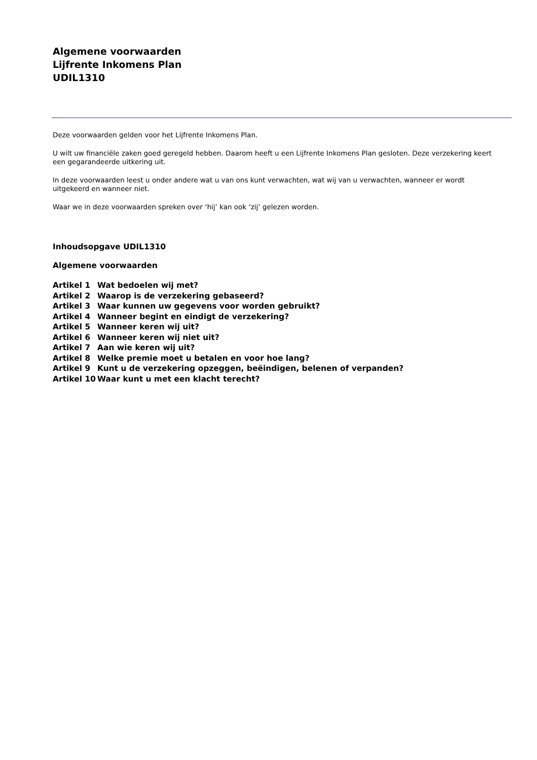Algemene voorwaarden
Lijfrente Inkomens Plan
UDIL1310
Deze voorwaarden gelden voor het Lijfrente Inkomens Plan.
U wilt uw financiële zaken goed geregeld hebben. Daarom heeft u een Lijfrente Inkomens Plan gesloten. Deze verzekering keert een gegarandeerde uitkering uit.
In deze voorwaarden leest u onder andere wat u van ons kunt verwachten, wat wij van u verwachten, wanneer er wordt uitgekeerd en wanneer niet.
Waar we in deze voorwaarden spreken over ‘hij’ kan ook ‘zij’ gelezen worden.
Inhoudsopgave UDIL1310
Algemene voorwaarden
| Artikel 1 | Wat bedoelen wij met? |
| Artikel 2 | Waarop is de verzekering gebaseerd? |
| Artikel 3 | Waar kunnen uw gegevens voor worden gebruikt? |
| Artikel 4 | Wanneer begint en eindigt de verzekering? |
| Artikel 5 | Wanneer keren wij uit? |
| Artikel 6 | Wanneer keren wij niet uit? |
| Artikel 7 | Aan wie keren wij uit? |
| Artikel 8 | Welke premie moet u betalen en voor hoe lang? |
| Artikel 9 | Kunt u de verzekering opzeggen, beëindigen, belenen of verpanden? |
| Artikel 10 | Waar kunt u met een klacht terecht? |